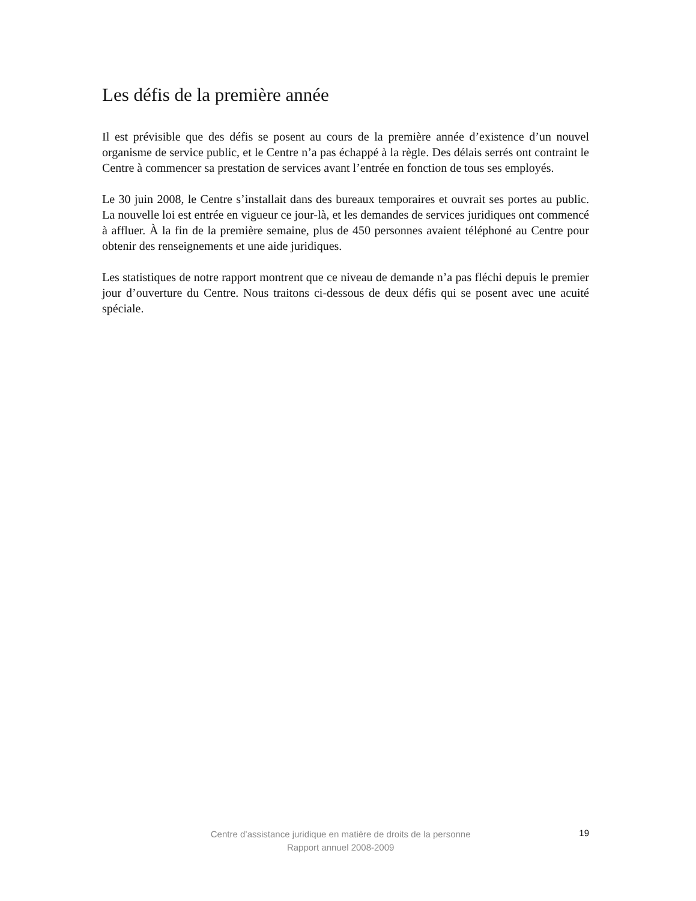Les défis de la première année
Il est prévisible que des défis se posent au cours de la première année d’existence d’un nouvel organisme de service public, et le Centre n’a pas échappé à la règle. Des délais serrés ont contraint le Centre à commencer sa prestation de services avant l’entrée en fonction de tous ses employés.
Le 30 juin 2008, le Centre s’installait dans des bureaux temporaires et ouvrait ses portes au public. La nouvelle loi est entrée en vigueur ce jour-là, et les demandes de services juridiques ont commencé à affluer. À la fin de la première semaine, plus de 450 personnes avaient téléphoné au Centre pour obtenir des renseignements et une aide juridiques.
Les statistiques de notre rapport montrent que ce niveau de demande n’a pas fléchi depuis le premier jour d’ouverture du Centre. Nous traitons ci-dessous de deux défis qui se posent avec une acuité spéciale.
Centre d’assistance juridique en matière de droits de la personne
Rapport annuel 2008-2009
19